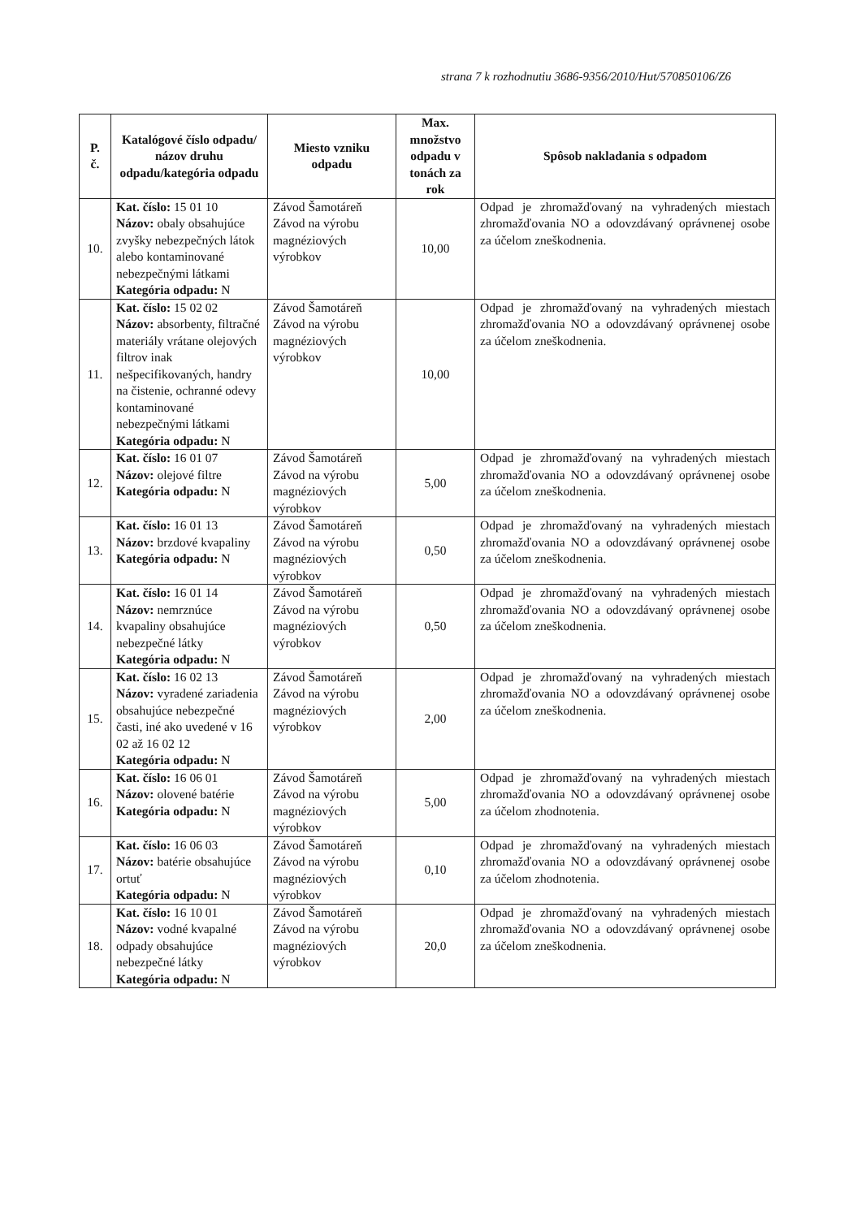strana 7 k rozhodnutiu 3686-9356/2010/Hut/570850106/Z6
| P. č. | Katalógové číslo odpadu/ názov druhu odpadu/kategória odpadu | Miesto vzniku odpadu | Max. množstvo odpadu v tonách za rok | Spôsob nakladania s odpadom |
| --- | --- | --- | --- | --- |
| 10. | Kat. číslo: 15 01 10 Názov: obaly obsahujúce zvyšky nebezpečných látok alebo kontaminované nebezpečnými látkami Kategória odpadu: N | Závod Šamotáreň Závod na výrobu magnéziových výrobkov | 10,00 | Odpad je zhromažďovaný na vyhradených miestach zhromažďovania NO a odovzdávaný oprávnenej osobe za účelom zneškodnenia. |
| 11. | Kat. číslo: 15 02 02 Názov: absorbenty, filtračné materiály vrátane olejových filtrov inak nešpecifikovaných, handry na čistenie, ochranné odevy kontaminované nebezpečnými látkami Kategória odpadu: N | Závod Šamotáreň Závod na výrobu magnéziových výrobkov | 10,00 | Odpad je zhromažďovaný na vyhradených miestach zhromažďovania NO a odovzdávaný oprávnenej osobe za účelom zneškodnenia. |
| 12. | Kat. číslo: 16 01 07 Názov: olejové filtre Kategória odpadu: N | Závod Šamotáreň Závod na výrobu magnéziových výrobkov | 5,00 | Odpad je zhromažďovaný na vyhradených miestach zhromažďovania NO a odovzdávaný oprávnenej osobe za účelom zneškodnenia. |
| 13. | Kat. číslo: 16 01 13 Názov: brzdové kvapaliny Kategória odpadu: N | Závod Šamotáreň Závod na výrobu magnéziových výrobkov | 0,50 | Odpad je zhromažďovaný na vyhradených miestach zhromažďovania NO a odovzdávaný oprávnenej osobe za účelom zneškodnenia. |
| 14. | Kat. číslo: 16 01 14 Názov: nemrznúce kvapaliny obsahujúce nebezpečné látky Kategória odpadu: N | Závod Šamotáreň Závod na výrobu magnéziových výrobkov | 0,50 | Odpad je zhromažďovaný na vyhradených miestach zhromažďovania NO a odovzdávaný oprávnenej osobe za účelom zneškodnenia. |
| 15. | Kat. číslo: 16 02 13 Názov: vyradené zariadenia obsahujúce nebezpečné časti, iné ako uvedené v 16 02 až 16 02 12 Kategória odpadu: N | Závod Šamotáreň Závod na výrobu magnéziových výrobkov | 2,00 | Odpad je zhromažďovaný na vyhradených miestach zhromažďovania NO a odovzdávaný oprávnenej osobe za účelom zneškodnenia. |
| 16. | Kat. číslo: 16 06 01 Názov: olovené batérie Kategória odpadu: N | Závod Šamotáreň Závod na výrobu magnéziových výrobkov | 5,00 | Odpad je zhromažďovaný na vyhradených miestach zhromažďovania NO a odovzdávaný oprávnenej osobe za účelom zhodnotenia. |
| 17. | Kat. číslo: 16 06 03 Názov: batérie obsahujúce ortuť Kategória odpadu: N | Závod Šamotáreň Závod na výrobu magnéziových výrobkov | 0,10 | Odpad je zhromažďovaný na vyhradených miestach zhromažďovania NO a odovzdávaný oprávnenej osobe za účelom zhodnotenia. |
| 18. | Kat. číslo: 16 10 01 Názov: vodné kvapalné odpady obsahujúce nebezpečné látky Kategória odpadu: N | Závod Šamotáreň Závod na výrobu magnéziových výrobkov | 20,0 | Odpad je zhromažďovaný na vyhradených miestach zhromažďovania NO a odovzdávaný oprávnenej osobe za účelom zneškodnenia. |